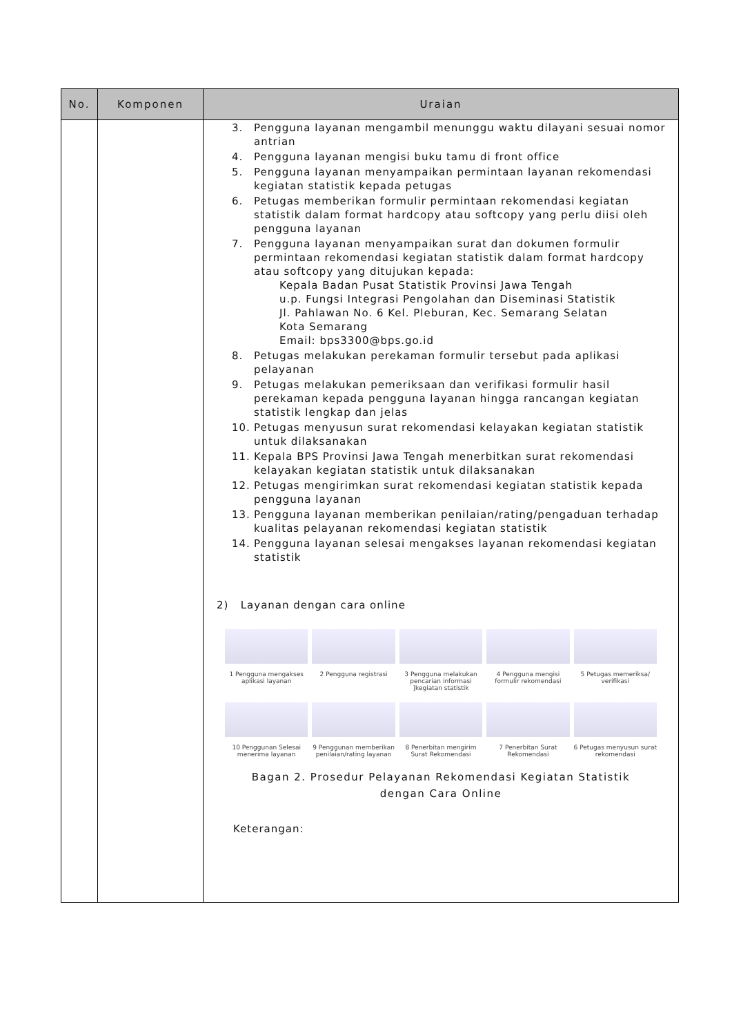| No. | Komponen | Uraian |
| --- | --- | --- |
| | | 3. Pengguna layanan mengambil menunggu waktu dilayani sesuai nomor antrian 4. Pengguna layanan mengisi buku tamu di front office 5. Pengguna layanan menyampaikan permintaan layanan rekomendasi kegiatan statistik kepada petugas 6. Petugas memberikan formulir permintaan rekomendasi kegiatan statistik dalam format hardcopy atau softcopy yang perlu diisi oleh pengguna layanan 7. Pengguna layanan menyampaikan surat dan dokumen formulir permintaan rekomendasi kegiatan statistik dalam format hardcopy atau softcopy yang ditujukan kepada: Kepala Badan Pusat Statistik Provinsi Jawa Tengah u.p. Fungsi Integrasi Pengolahan dan Diseminasi Statistik Jl. Pahlawan No. 6 Kel. Pleburan, Kec. Semarang Selatan Kota Semarang Email: bps3300@bps.go.id 8. Petugas melakukan perekaman formulir tersebut pada aplikasi pelayanan 9. Petugas melakukan pemeriksaan dan verifikasi formulir hasil perekaman kepada pengguna layanan hingga rancangan kegiatan statistik lengkap dan jelas 10. Petugas menyusun surat rekomendasi kelayakan kegiatan statistik untuk dilaksanakan 11. Kepala BPS Provinsi Jawa Tengah menerbitkan surat rekomendasi kelayakan kegiatan statistik untuk dilaksanakan 12. Petugas mengirimkan surat rekomendasi kegiatan statistik kepada pengguna layanan 13. Pengguna layanan memberikan penilaian/rating/pengaduan terhadap kualitas pelayanan rekomendasi kegiatan statistik 14. Pengguna layanan selesai mengakses layanan rekomendasi kegiatan statistik 2) Layanan dengan cara online 1 Pengguna mengakses aplikasi layanan 2 Pengguna registrasi 3 Pengguna melakukan pencarian informasi ]kegiatan statistik 4 Pengguna mengisi formulir rekomendasi 5 Petugas memeriksa/ verifikasi 10 Penggunan Selesai menerima layanan 9 Penggunan memberikan penilaian/rating layanan 8 Penerbitan mengirim Surat Rekomendasi 7 Penerbitan Surat Rekomendasi 6 Petugas menyusun surat rekomendasi Bagan 2. Prosedur Pelayanan Rekomendasi Kegiatan Statistik dengan Cara Online Keterangan: |